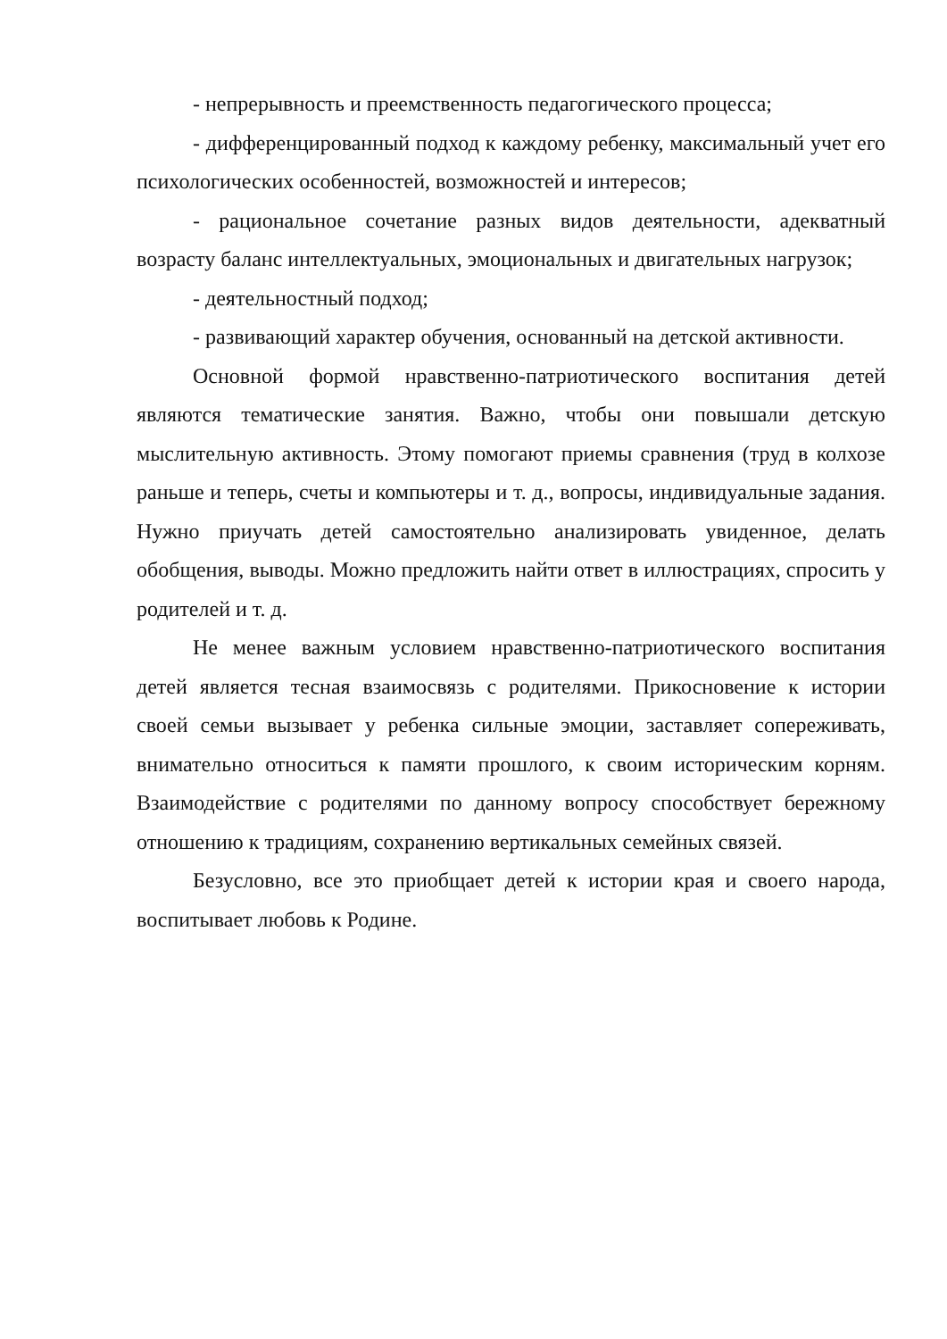- непрерывность и преемственность педагогического процесса;
- дифференцированный подход к каждому ребенку, максимальный учет его психологических особенностей, возможностей и интересов;
- рациональное сочетание разных видов деятельности, адекватный возрасту баланс интеллектуальных, эмоциональных и двигательных нагрузок;
- деятельностный подход;
- развивающий характер обучения, основанный на детской активности.
Основной формой нравственно-патриотического воспитания детей являются тематические занятия. Важно, чтобы они повышали детскую мыслительную активность. Этому помогают приемы сравнения (труд в колхозе раньше и теперь, счеты и компьютеры и т. д., вопросы, индивидуальные задания. Нужно приучать детей самостоятельно анализировать увиденное, делать обобщения, выводы. Можно предложить найти ответ в иллюстрациях, спросить у родителей и т. д.
Не менее важным условием нравственно-патриотического воспитания детей является тесная взаимосвязь с родителями. Прикосновение к истории своей семьи вызывает у ребенка сильные эмоции, заставляет сопереживать, внимательно относиться к памяти прошлого, к своим историческим корням. Взаимодействие с родителями по данному вопросу способствует бережному отношению к традициям, сохранению вертикальных семейных связей.
Безусловно, все это приобщает детей к истории края и своего народа, воспитывает любовь к Родине.